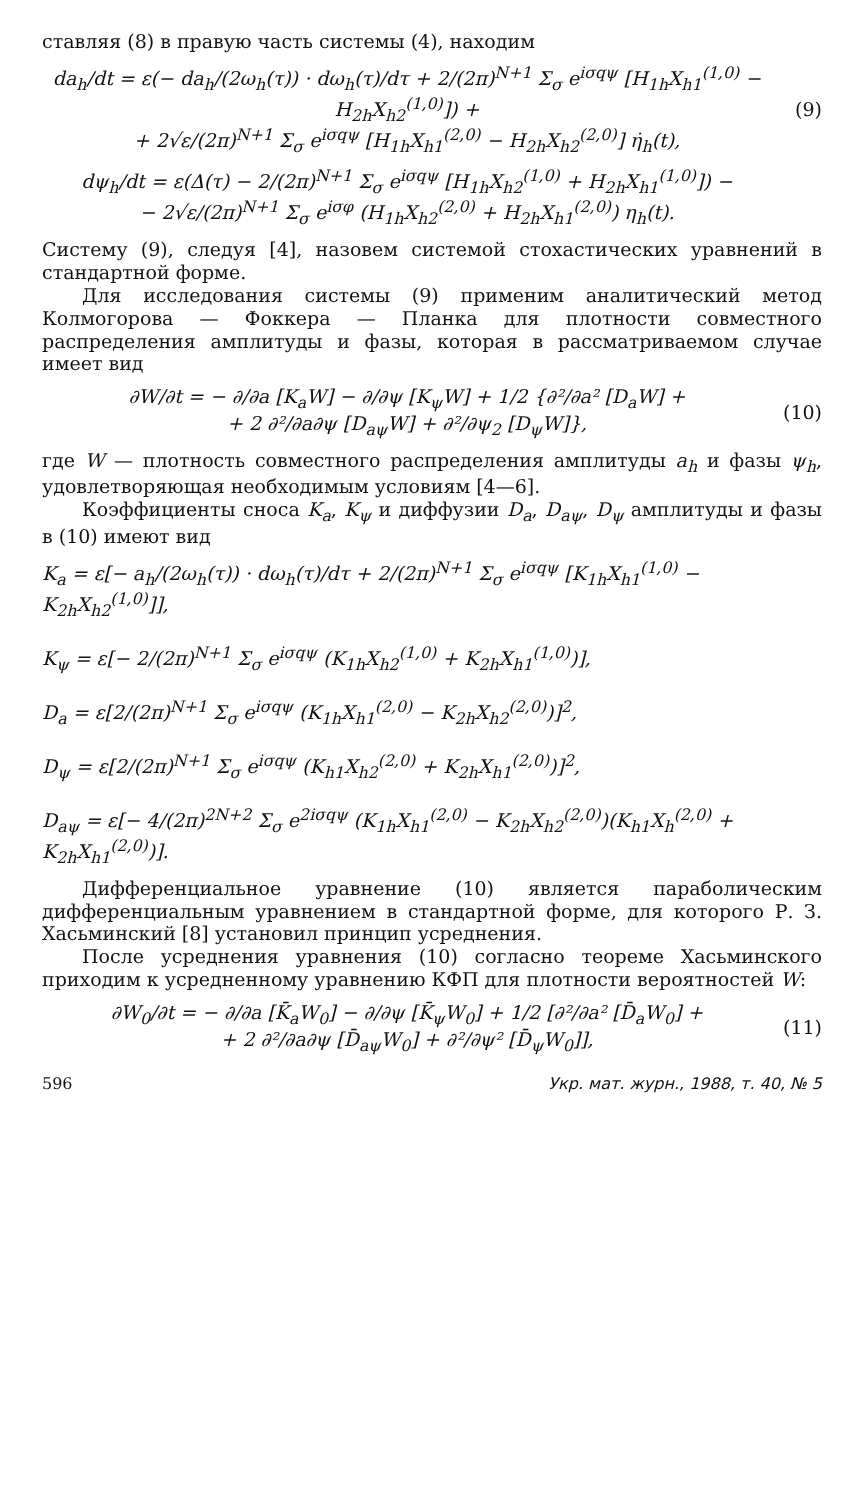ставляя (8) в правую часть системы (4), находим
da<sub>h</sub>/dt = ε(− da<sub>h</sub>/(2ω<sub>h</sub>(τ)) · dω<sub>h</sub>(τ)/dτ + 2/(2π)<sup>N+1</sup> Σ<sub>σ</sub> e<sup>iσqψ</sup> [H<sub>1h</sub>X<sub>h1</sub><sup>(1,0)</sup> − H<sub>2h</sub>X<sub>h2</sub><sup>(1,0)</sup>]) +
+ 2√ε/(2π)<sup>N+1</sup> Σ<sub>σ</sub> e<sup>iσqψ</sup> [H<sub>1h</sub>X<sub>h1</sub><sup>(2,0)</sup> − H<sub>2h</sub>X<sub>h2</sub><sup>(2,0)</sup>] η̇<sub>h</sub>(t),
(9)
dψ<sub>h</sub>/dt = ε(Δ(τ) − 2/(2π)<sup>N+1</sup> Σ<sub>σ</sub> e<sup>iσqψ</sup> [H<sub>1h</sub>X<sub>h2</sub><sup>(1,0)</sup> + H<sub>2h</sub>X<sub>h1</sub><sup>(1,0)</sup>]) −
− 2√ε/(2π)<sup>N+1</sup> Σ<sub>σ</sub> e<sup>iσφ</sup> (H<sub>1h</sub>X<sub>h2</sub><sup>(2,0)</sup> + H<sub>2h</sub>X<sub>h1</sub><sup>(2,0)</sup>) η<sub>h</sub>(t).
Систему (9), следуя [4], назовем системой стохастических уравнений в стандартной форме.
Для исследования системы (9) применим аналитический метод Колмогорова — Фоккера — Планка для плотности совместного распределения амплитуды и фазы, которая в рассматриваемом случае имеет вид
∂W/∂t = − ∂/∂a [K<sub>a</sub>W] − ∂/∂ψ [K<sub>ψ</sub>W] + 1/2 {∂²/∂a² [D<sub>a</sub>W] +
+ 2 ∂²/∂a∂ψ [D<sub>aψ</sub>W] + ∂²/∂ψ<sub>2</sub> [D<sub>ψ</sub>W]},
(10)
где W — плотность совместного распределения амплитуды a<sub>h</sub> и фазы ψ<sub>h</sub>, удовлетворяющая необходимым условиям [4—6].
Коэффициенты сноса K<sub>a</sub>, K<sub>ψ</sub> и диффузии D<sub>a</sub>, D<sub>aψ</sub>, D<sub>ψ</sub> амплитуды и фазы в (10) имеют вид
K<sub>a</sub> = ε[− a<sub>h</sub>/(2ω<sub>h</sub>(τ)) · dω<sub>h</sub>(τ)/dτ + 2/(2π)<sup>N+1</sup> Σ<sub>σ</sub> e<sup>iσqψ</sup> [K<sub>1h</sub>X<sub>h1</sub><sup>(1,0)</sup> − K<sub>2h</sub>X<sub>h2</sub><sup>(1,0)</sup>]],
K<sub>ψ</sub> = ε[− 2/(2π)<sup>N+1</sup> Σ<sub>σ</sub> e<sup>iσqψ</sup> (K<sub>1h</sub>X<sub>h2</sub><sup>(1,0)</sup> + K<sub>2h</sub>X<sub>h1</sub><sup>(1,0)</sup>)],
D<sub>a</sub> = ε[2/(2π)<sup>N+1</sup> Σ<sub>σ</sub> e<sup>iσqψ</sup> (K<sub>1h</sub>X<sub>h1</sub><sup>(2,0)</sup> − K<sub>2h</sub>X<sub>h2</sub><sup>(2,0)</sup>)]<sup>2</sup>,
D<sub>ψ</sub> = ε[2/(2π)<sup>N+1</sup> Σ<sub>σ</sub> e<sup>iσqψ</sup> (K<sub>h1</sub>X<sub>h2</sub><sup>(2,0)</sup> + K<sub>2h</sub>X<sub>h1</sub><sup>(2,0)</sup>)]<sup>2</sup>,
D<sub>aψ</sub> = ε[− 4/(2π)<sup>2N+2</sup> Σ<sub>σ</sub> e<sup>2iσqψ</sup> (K<sub>1h</sub>X<sub>h1</sub><sup>(2,0)</sup> − K<sub>2h</sub>X<sub>h2</sub><sup>(2,0)</sup>)(K<sub>h1</sub>X<sub>h</sub><sup>(2,0)</sup> + K<sub>2h</sub>X<sub>h1</sub><sup>(2,0)</sup>)].
Дифференциальное уравнение (10) является параболическим дифференциальным уравнением в стандартной форме, для которого Р. З. Хасьминский [8] установил принцип усреднения.
После усреднения уравнения (10) согласно теореме Хасьминского приходим к усредненному уравнению КФП для плотности вероятностей W:
∂W<sub>0</sub>/∂t = − ∂/∂a [K̄<sub>a</sub>W<sub>0</sub>] − ∂/∂ψ [K̄<sub>ψ</sub>W<sub>0</sub>] + 1/2 [∂²/∂a² [D̄<sub>a</sub>W<sub>0</sub>] +
+ 2 ∂²/∂a∂ψ [D̄<sub>aψ</sub>W<sub>0</sub>] + ∂²/∂ψ² [D̄<sub>ψ</sub>W<sub>0</sub>]],
(11)
596 Укр. мат. журн., 1988, т. 40, № 5